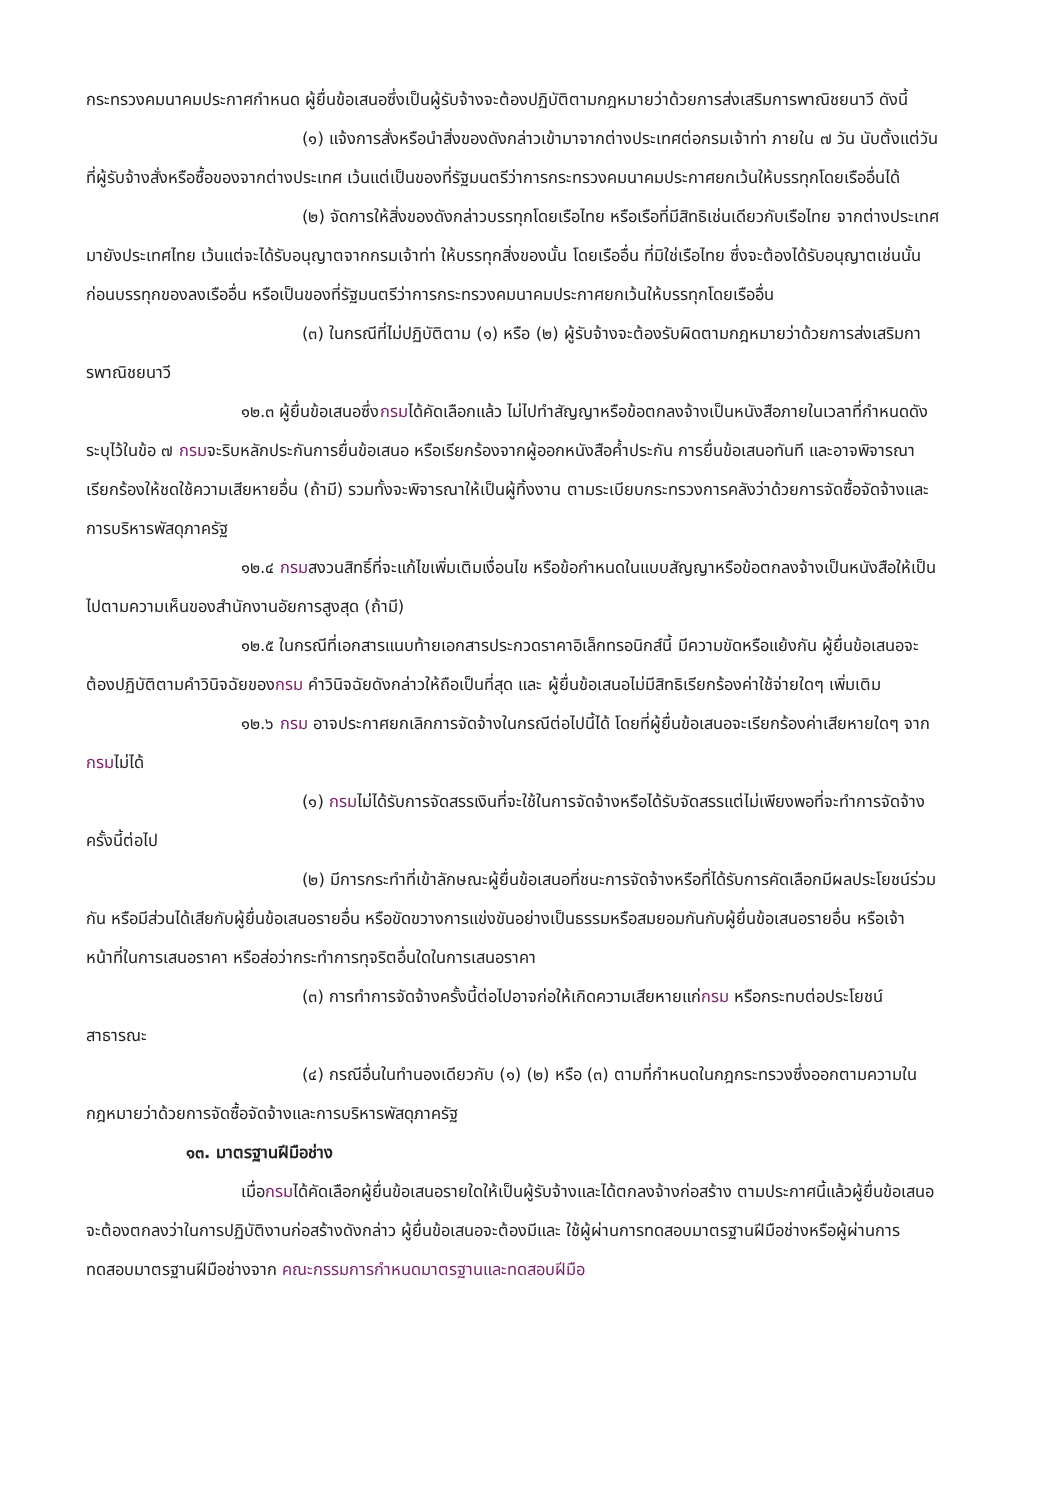กระทรวงคมนาคมประกาศกำหนด ผู้ยื่นข้อเสนอซึ่งเป็นผู้รับจ้างจะต้องปฏิบัติตามกฎหมายว่าด้วยการส่งเสริมการพาณิชยนาวี ดังนี้
(๑) แจ้งการสั่งหรือนำสิ่งของดังกล่าวเข้ามาจากต่างประเทศต่อกรมเจ้าท่า ภายใน ๗ วัน นับตั้งแต่วันที่ผู้รับจ้างสั่งหรือซื้อของจากต่างประเทศ เว้นแต่เป็นของที่รัฐมนตรีว่าการกระทรวงคมนาคมประกาศยกเว้นให้บรรทุกโดยเรืออื่นได้
(๒) จัดการให้สิ่งของดังกล่าวบรรทุกโดยเรือไทย หรือเรือที่มีสิทธิเช่นเดียวกับเรือไทย จากต่างประเทศมายังประเทศไทย เว้นแต่จะได้รับอนุญาตจากกรมเจ้าท่า ให้บรรทุกสิ่งของนั้น โดยเรืออื่น ที่มิใช่เรือไทย ซึ่งจะต้องได้รับอนุญาตเช่นนั้นก่อนบรรทุกของลงเรืออื่น หรือเป็นของที่รัฐมนตรีว่าการกระทรวงคมนาคมประกาศยกเว้นให้บรรทุกโดยเรืออื่น
(๓) ในกรณีที่ไม่ปฏิบัติตาม (๑) หรือ (๒) ผู้รับจ้างจะต้องรับผิดตามกฎหมายว่าด้วยการส่งเสริมการพาณิชยนาวี
๑๒.๓ ผู้ยื่นข้อเสนอซึ่งกรมได้คัดเลือกแล้ว ไม่ไปทำสัญญาหรือข้อตกลงจ้างเป็นหนังสือภายในเวลาที่กำหนดดังระบุไว้ในข้อ ๗ กรมจะริบหลักประกันการยื่นข้อเสนอ หรือเรียกร้องจากผู้ออกหนังสือค้ำประกัน การยื่นข้อเสนอทันที และอาจพิจารณาเรียกร้องให้ชดใช้ความเสียหายอื่น (ถ้ามี) รวมทั้งจะพิจารณาให้เป็นผู้ทิ้งงาน ตามระเบียบกระทรวงการคลังว่าด้วยการจัดซื้อจัดจ้างและการบริหารพัสดุภาครัฐ
๑๒.๔ กรมสงวนสิทธิ์ที่จะแก้ไขเพิ่มเติมเงื่อนไข หรือข้อกำหนดในแบบสัญญาหรือข้อตกลงจ้างเป็นหนังสือให้เป็นไปตามความเห็นของสำนักงานอัยการสูงสุด (ถ้ามี)
๑๒.๕ ในกรณีที่เอกสารแนบท้ายเอกสารประกวดราคาอิเล็กทรอนิกส์นี้ มีความขัดหรือแย้งกัน ผู้ยื่นข้อเสนอจะต้องปฏิบัติตามคำวินิจฉัยของกรม คำวินิจฉัยดังกล่าวให้ถือเป็นที่สุด และ ผู้ยื่นข้อเสนอไม่มีสิทธิเรียกร้องค่าใช้จ่ายใดๆ เพิ่มเติม
๑๒.๖ กรม อาจประกาศยกเลิกการจัดจ้างในกรณีต่อไปนี้ได้ โดยที่ผู้ยื่นข้อเสนอจะเรียกร้องค่าเสียหายใดๆ จากกรมไม่ได้
(๑) กรมไม่ได้รับการจัดสรรเงินที่จะใช้ในการจัดจ้างหรือได้รับจัดสรรแต่ไม่เพียงพอที่จะทำการจัดจ้างครั้งนี้ต่อไป
(๒) มีการกระทำที่เข้าลักษณะผู้ยื่นข้อเสนอที่ชนะการจัดจ้างหรือที่ได้รับการคัดเลือกมีผลประโยชน์ร่วมกัน หรือมีส่วนได้เสียกับผู้ยื่นข้อเสนอรายอื่น หรือขัดขวางการแข่งขันอย่างเป็นธรรมหรือสมยอมกันกับผู้ยื่นข้อเสนอรายอื่น หรือเจ้าหน้าที่ในการเสนอราคา หรือส่อว่ากระทำการทุจริตอื่นใดในการเสนอราคา
(๓) การทำการจัดจ้างครั้งนี้ต่อไปอาจก่อให้เกิดความเสียหายแก่กรม หรือกระทบต่อประโยชน์สาธารณะ
(๔) กรณีอื่นในทำนองเดียวกับ (๑) (๒) หรือ (๓) ตามที่กำหนดในกฎกระทรวงซึ่งออกตามความในกฎหมายว่าด้วยการจัดซื้อจัดจ้างและการบริหารพัสดุภาครัฐ
๑๓. มาตรฐานฝีมือช่าง
เมื่อกรมได้คัดเลือกผู้ยื่นข้อเสนอรายใดให้เป็นผู้รับจ้างและได้ตกลงจ้างก่อสร้าง ตามประกาศนี้แล้วผู้ยื่นข้อเสนอจะต้องตกลงว่าในการปฏิบัติงานก่อสร้างดังกล่าว ผู้ยื่นข้อเสนอจะต้องมีและ ใช้ผู้ผ่านการทดสอบมาตรฐานฝีมือช่างหรือผู้ผ่านการทดสอบมาตรฐานฝีมือช่างจาก คณะกรรมการกำหนดมาตรฐานและทดสอบฝีมือ